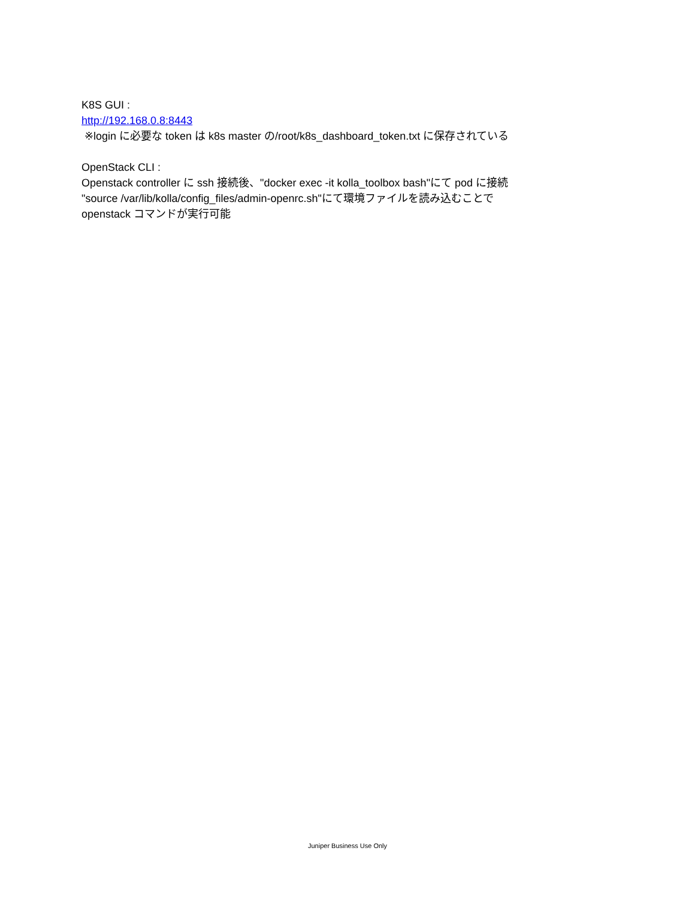K8S GUI :
http://192.168.0.8:8443
※login に必要な token は k8s master の/root/k8s_dashboard_token.txt に保存されている
OpenStack CLI :
Openstack controller に ssh 接続後、"docker exec -it kolla_toolbox bash"にて pod に接続
"source /var/lib/kolla/config_files/admin-openrc.sh"にて環境ファイルを読み込むことで
openstack コマンドが実行可能
Juniper Business Use Only